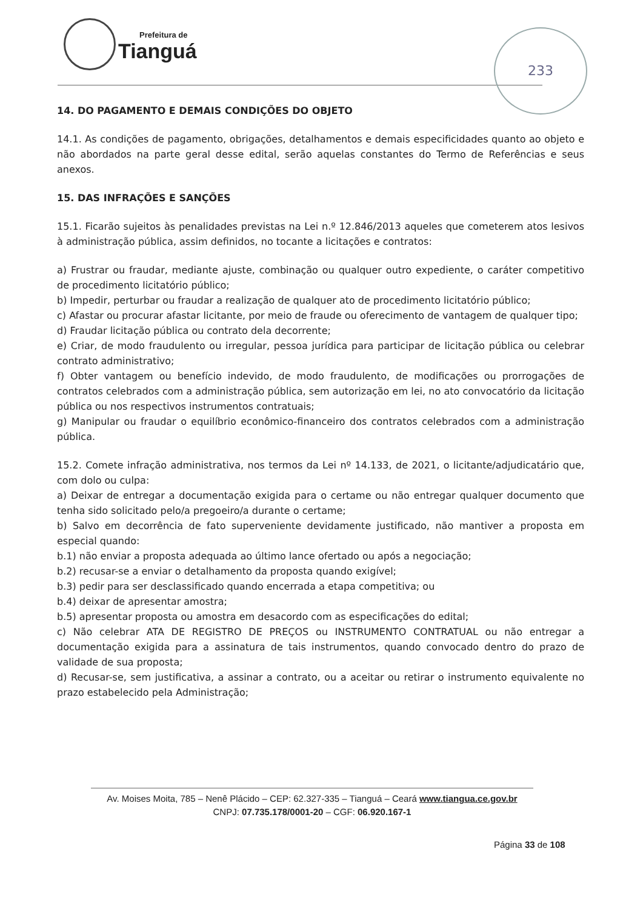Prefeitura de
Tianguá
233
14. DO PAGAMENTO E DEMAIS CONDIÇÕES DO OBJETO
14.1. As condições de pagamento, obrigações, detalhamentos e demais especificidades quanto ao objeto e não abordados na parte geral desse edital, serão aquelas constantes do Termo de Referências e seus anexos.
15. DAS INFRAÇÕES E SANÇÕES
15.1. Ficarão sujeitos às penalidades previstas na Lei n.º 12.846/2013 aqueles que cometerem atos lesivos à administração pública, assim definidos, no tocante a licitações e contratos:
a) Frustrar ou fraudar, mediante ajuste, combinação ou qualquer outro expediente, o caráter competitivo de procedimento licitatório público;
b) Impedir, perturbar ou fraudar a realização de qualquer ato de procedimento licitatório público;
c) Afastar ou procurar afastar licitante, por meio de fraude ou oferecimento de vantagem de qualquer tipo;
d) Fraudar licitação pública ou contrato dela decorrente;
e) Criar, de modo fraudulento ou irregular, pessoa jurídica para participar de licitação pública ou celebrar contrato administrativo;
f) Obter vantagem ou benefício indevido, de modo fraudulento, de modificações ou prorrogações de contratos celebrados com a administração pública, sem autorização em lei, no ato convocatório da licitação pública ou nos respectivos instrumentos contratuais;
g) Manipular ou fraudar o equilíbrio econômico-financeiro dos contratos celebrados com a administração pública.
15.2. Comete infração administrativa, nos termos da Lei nº 14.133, de 2021, o licitante/adjudicatário que, com dolo ou culpa:
a) Deixar de entregar a documentação exigida para o certame ou não entregar qualquer documento que tenha sido solicitado pelo/a pregoeiro/a durante o certame;
b) Salvo em decorrência de fato superveniente devidamente justificado, não mantiver a proposta em especial quando:
b.1) não enviar a proposta adequada ao último lance ofertado ou após a negociação;
b.2) recusar-se a enviar o detalhamento da proposta quando exigível;
b.3) pedir para ser desclassificado quando encerrada a etapa competitiva; ou
b.4) deixar de apresentar amostra;
b.5) apresentar proposta ou amostra em desacordo com as especificações do edital;
c) Não celebrar ATA DE REGISTRO DE PREÇOS ou INSTRUMENTO CONTRATUAL ou não entregar a documentação exigida para a assinatura de tais instrumentos, quando convocado dentro do prazo de validade de sua proposta;
d) Recusar-se, sem justificativa, a assinar a contrato, ou a aceitar ou retirar o instrumento equivalente no prazo estabelecido pela Administração;
Av. Moises Moita, 785 – Nenê Plácido – CEP: 62.327-335 – Tianguá – Ceará www.tiangua.ce.gov.br
CNPJ: 07.735.178/0001-20 – CGF: 06.920.167-1
Página 33 de 108